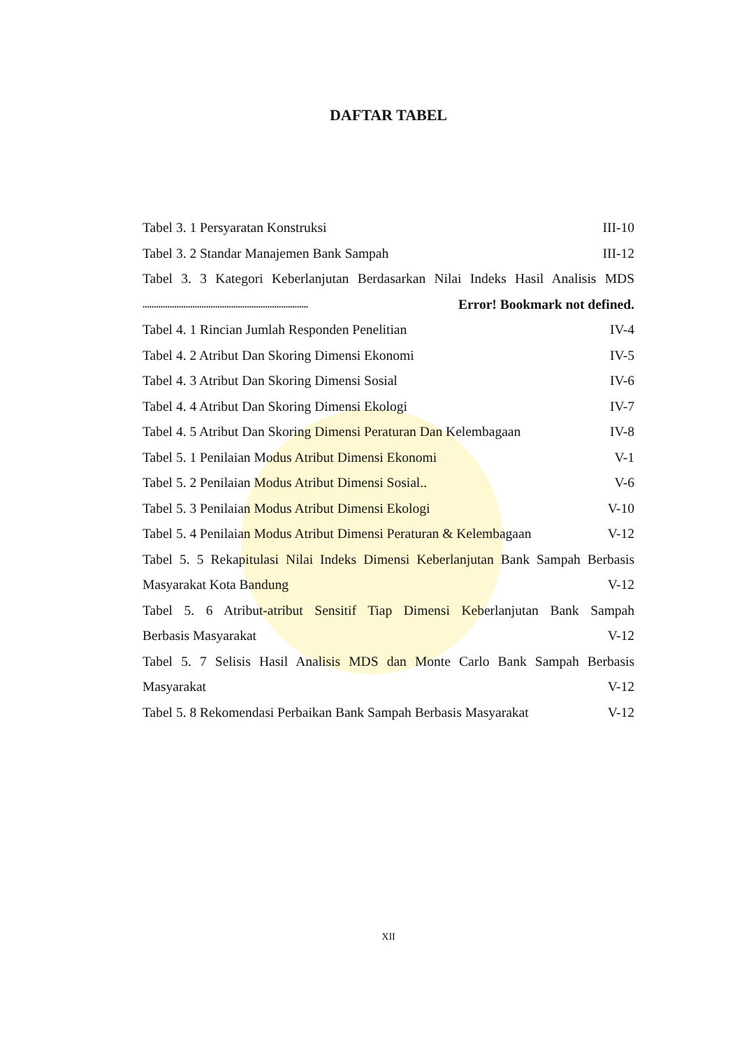DAFTAR TABEL
Tabel 3. 1 Persyaratan Konstruksi III-10
Tabel 3. 2 Standar Manajemen Bank Sampah III-12
Tabel 3. 3 Kategori Keberlanjutan Berdasarkan Nilai Indeks Hasil Analisis MDS
......................................................................... Error! Bookmark not defined.
Tabel 4. 1 Rincian Jumlah Responden Penelitian IV-4
Tabel 4. 2 Atribut Dan Skoring Dimensi Ekonomi IV-5
Tabel 4. 3 Atribut Dan Skoring Dimensi Sosial IV-6
Tabel 4. 4 Atribut Dan Skoring Dimensi Ekologi IV-7
Tabel 4. 5 Atribut Dan Skoring Dimensi Peraturan Dan Kelembagaan IV-8
Tabel 5. 1 Penilaian Modus Atribut Dimensi Ekonomi V-1
Tabel 5. 2 Penilaian Modus Atribut Dimensi Sosial.. V-6
Tabel 5. 3 Penilaian Modus Atribut Dimensi Ekologi V-10
Tabel 5. 4 Penilaian Modus Atribut Dimensi Peraturan & Kelembagaan V-12
Tabel 5. 5 Rekapitulasi Nilai Indeks Dimensi Keberlanjutan Bank Sampah Berbasis
Masyarakat Kota Bandung V-12
Tabel 5. 6 Atribut-atribut Sensitif Tiap Dimensi Keberlanjutan Bank Sampah
Berbasis Masyarakat V-12
Tabel 5. 7 Selisis Hasil Analisis MDS dan Monte Carlo Bank Sampah Berbasis
Masyarakat V-12
Tabel 5. 8 Rekomendasi Perbaikan Bank Sampah Berbasis Masyarakat V-12
XII